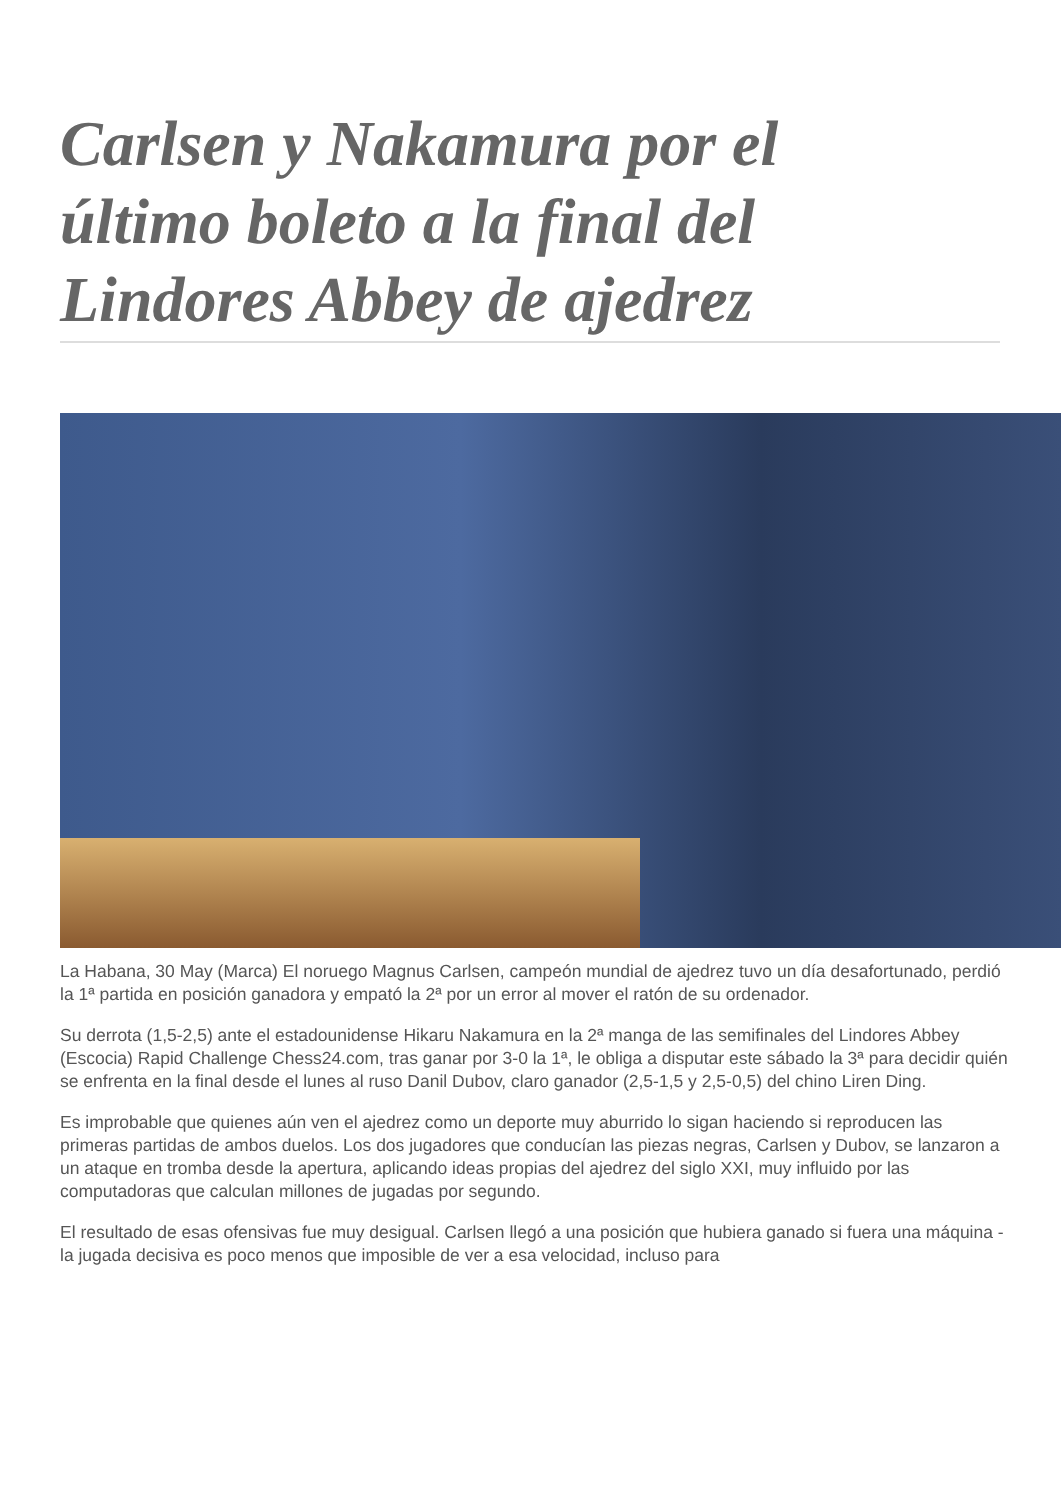Carlsen y Nakamura por el último boleto a la final del Lindores Abbey de ajedrez
La Habana, 30 May (Marca) El noruego Magnus Carlsen, campeón mundial de ajedrez tuvo un día desafortunado, perdió la 1ª partida en posición ganadora y empató la 2ª por un error al mover el ratón de su ordenador.
Su derrota (1,5-2,5) ante el estadounidense Hikaru Nakamura en la 2ª manga de las semifinales del Lindores Abbey (Escocia) Rapid Challenge Chess24.com, tras ganar por 3-0 la 1ª, le obliga a disputar este sábado la 3ª para decidir quién se enfrenta en la final desde el lunes al ruso Danil Dubov, claro ganador (2,5-1,5 y 2,5-0,5) del chino Liren Ding.
Es improbable que quienes aún ven el ajedrez como un deporte muy aburrido lo sigan haciendo si reproducen las primeras partidas de ambos duelos. Los dos jugadores que conducían las piezas negras, Carlsen y Dubov, se lanzaron a un ataque en tromba desde la apertura, aplicando ideas propias del ajedrez del siglo XXI, muy influido por las computadoras que calculan millones de jugadas por segundo.
El resultado de esas ofensivas fue muy desigual. Carlsen llegó a una posición que hubiera ganado si fuera una máquina -la jugada decisiva es poco menos que imposible de ver a esa velocidad, incluso para